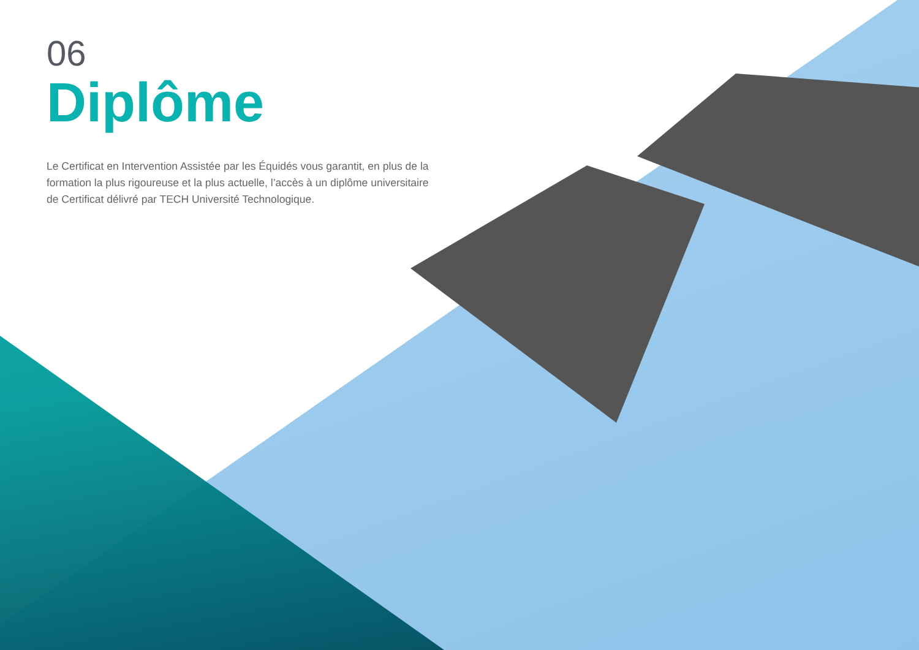06
Diplôme
Le Certificat en Intervention Assistée par les Équidés vous garantit, en plus de la formation la plus rigoureuse et la plus actuelle, l’accès à un diplôme universitaire de Certificat délivré par TECH Université Technologique.